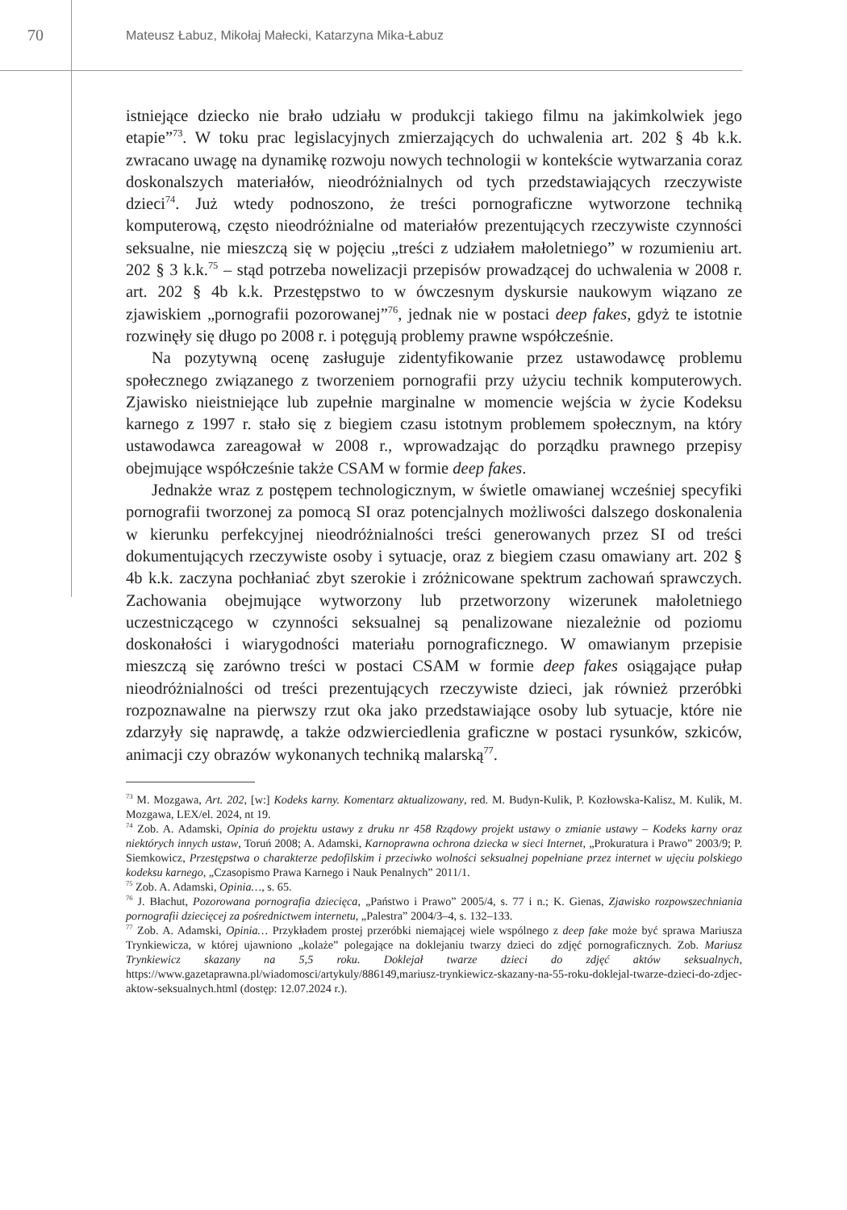70
Mateusz Łabuz, Mikołaj Małecki, Katarzyna Mika-Łabuz
istniejące dziecko nie brało udziału w produkcji takiego filmu na jakimkolwiek jego etapie”<sup>73</sup>. W toku prac legislacyjnych zmierzających do uchwalenia art. 202 § 4b k.k. zwracano uwagę na dynamikę rozwoju nowych technologii w kontekście wytwarzania coraz doskonalszych materiałów, nieodróżnialnych od tych przedstawiających rzeczywiste dzieci<sup>74</sup>. Już wtedy podnoszono, że treści pornograficzne wytworzone techniką komputerową, często nieodróżnialne od materiałów prezentujących rzeczywiste czynności seksualne, nie mieszczą się w pojęciu „treści z udziałem małoletniego” w rozumieniu art. 202 § 3 k.k.<sup>75</sup> – stąd potrzeba nowelizacji przepisów prowadzącej do uchwalenia w 2008 r. art. 202 § 4b k.k. Przestępstwo to w ówczesnym dyskursie naukowym wiązano ze zjawiskiem „pornografii pozorowanej”<sup>76</sup>, jednak nie w postaci deep fakes, gdyż te istotnie rozwinęły się długo po 2008 r. i potęgują problemy prawne współcześnie.
Na pozytywną ocenę zasługuje zidentyfikowanie przez ustawodawcę problemu społecznego związanego z tworzeniem pornografii przy użyciu technik komputerowych. Zjawisko nieistniejące lub zupełnie marginalne w momencie wejścia w życie Kodeksu karnego z 1997 r. stało się z biegiem czasu istotnym problemem społecznym, na który ustawodawca zareagował w 2008 r., wprowadzając do porządku prawnego przepisy obejmujące współcześnie także CSAM w formie deep fakes.
Jednakże wraz z postępem technologicznym, w świetle omawianej wcześniej specyfiki pornografii tworzonej za pomocą SI oraz potencjalnych możliwości dalszego doskonalenia w kierunku perfekcyjnej nieodróżnialności treści generowanych przez SI od treści dokumentujących rzeczywiste osoby i sytuacje, oraz z biegiem czasu omawiany art. 202 § 4b k.k. zaczyna pochłaniać zbyt szerokie i zróżnicowane spektrum zachowań sprawczych. Zachowania obejmujące wytworzony lub przetworzony wizerunek małoletniego uczestniczącego w czynności seksualnej są penalizowane niezależnie od poziomu doskonałości i wiarygodności materiału pornograficznego. W omawianym przepisie mieszczą się zarówno treści w postaci CSAM w formie deep fakes osiągające pułap nieodróżnialności od treści prezentujących rzeczywiste dzieci, jak również przeróbki rozpoznawalne na pierwszy rzut oka jako przedstawiające osoby lub sytuacje, które nie zdarzyły się naprawdę, a także odzwierciedlenia graficzne w postaci rysunków, szkiców, animacji czy obrazów wykonanych techniką malarską<sup>77</sup>.
<sup>73</sup> M. Mozgawa, Art. 202, [w:] Kodeks karny. Komentarz aktualizowany, red. M. Budyn-Kulik, P. Kozłowska-Kalisz, M. Kulik, M. Mozgawa, LEX/el. 2024, nt 19.
<sup>74</sup> Zob. A. Adamski, Opinia do projektu ustawy z druku nr 458 Rządowy projekt ustawy o zmianie ustawy – Kodeks karny oraz niektórych innych ustaw, Toruń 2008; A. Adamski, Karnoprawna ochrona dziecka w sieci Internet, „Prokuratura i Prawo” 2003/9; P. Siemkowicz, Przestępstwa o charakterze pedofilskim i przeciwko wolności seksualnej popełniane przez internet w ujęciu polskiego kodeksu karnego, „Czasopismo Prawa Karnego i Nauk Penalnych” 2011/1.
<sup>75</sup> Zob. A. Adamski, Opinia…, s. 65.
<sup>76</sup> J. Błachut, Pozorowana pornografia dziecięca, „Państwo i Prawo” 2005/4, s. 77 i n.; K. Gienas, Zjawisko rozpowszechniania pornografii dziecięcej za pośrednictwem internetu, „Palestra” 2004/3–4, s. 132–133.
<sup>77</sup> Zob. A. Adamski, Opinia… Przykładem prostej przeróbki niemającej wiele wspólnego z deep fake może być sprawa Mariusza Trynkiewicza, w której ujawniono „kolaże” polegające na doklejaniu twarzy dzieci do zdjęć pornograficznych. Zob. Mariusz Trynkiewicz skazany na 5,5 roku. Doklejał twarze dzieci do zdjęć aktów seksualnych, https://www.gazetaprawna.pl/wiadomosci/artykuly/886149,mariusz-trynkiewicz-skazany-na-55-roku-doklejal-twarze-dzieci-do-zdjec-aktow-seksualnych.html (dostęp: 12.07.2024 r.).